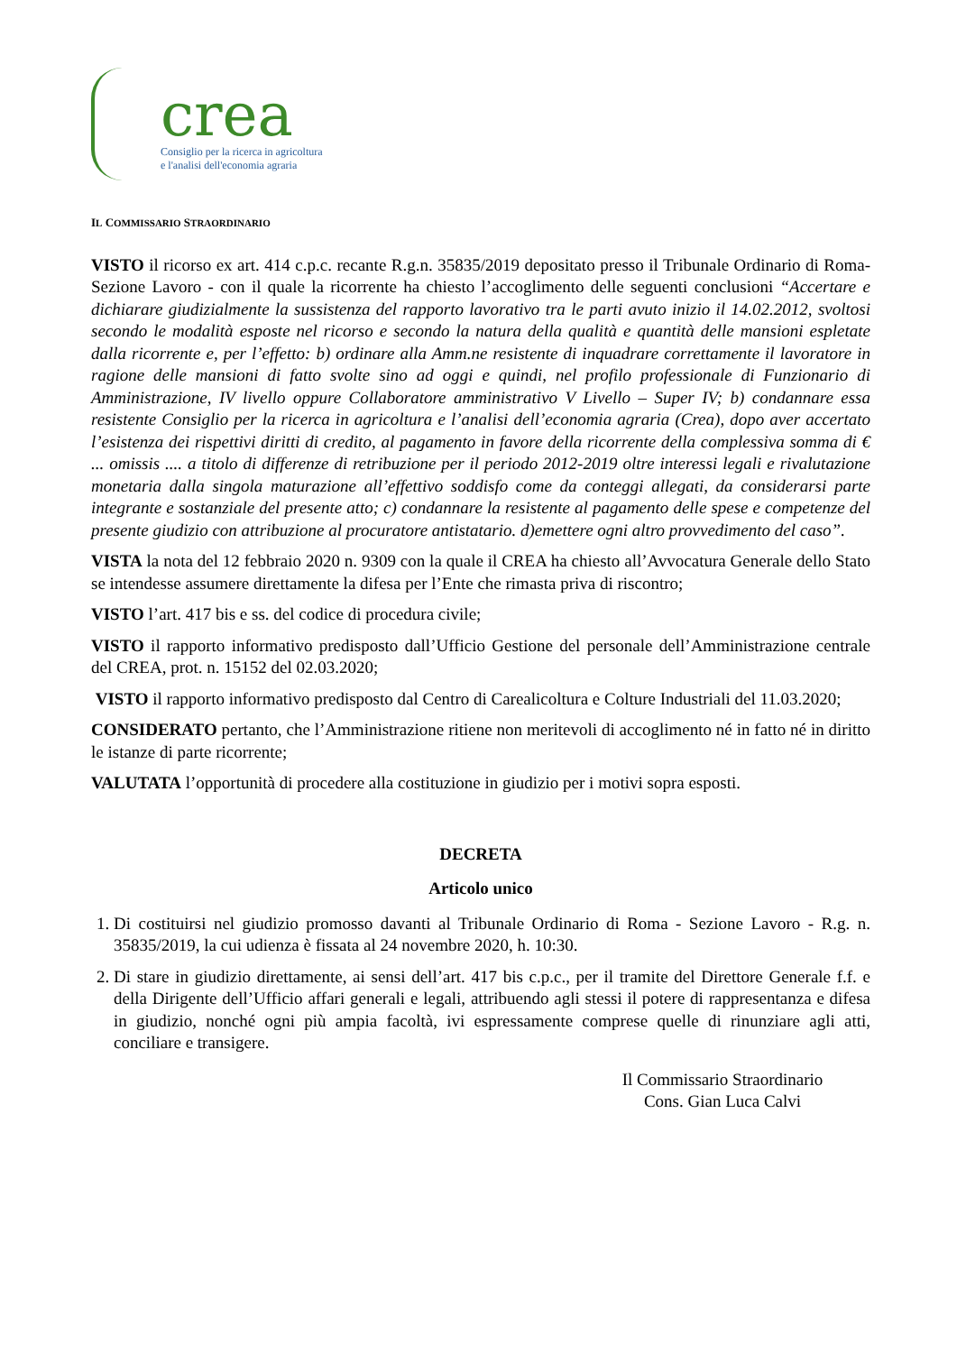crea
Consiglio per la ricerca in agricoltura
e l'analisi dell'economia agraria
IL COMMISSARIO STRAORDINARIO
VISTO il ricorso ex art. 414 c.p.c. recante R.g.n. 35835/2019 depositato presso il Tribunale Ordinario di Roma- Sezione Lavoro - con il quale la ricorrente ha chiesto l’accoglimento delle seguenti conclusioni “Accertare e dichiarare giudizialmente la sussistenza del rapporto lavorativo tra le parti avuto inizio il 14.02.2012, svoltosi secondo le modalità esposte nel ricorso e secondo la natura della qualità e quantità delle mansioni espletate dalla ricorrente e, per l’effetto: b) ordinare alla Amm.ne resistente di inquadrare correttamente il lavoratore in ragione delle mansioni di fatto svolte sino ad oggi e quindi, nel profilo professionale di Funzionario di Amministrazione, IV livello oppure Collaboratore amministrativo V Livello – Super IV; b) condannare essa resistente Consiglio per la ricerca in agricoltura e l’analisi dell’economia agraria (Crea), dopo aver accertato l’esistenza dei rispettivi diritti di credito, al pagamento in favore della ricorrente della complessiva somma di € ... omissis .... a titolo di differenze di retribuzione per il periodo 2012-2019 oltre interessi legali e rivalutazione monetaria dalla singola maturazione all’effettivo soddisfo come da conteggi allegati, da considerarsi parte integrante e sostanziale del presente atto; c) condannare la resistente al pagamento delle spese e competenze del presente giudizio con attribuzione al procuratore antistatario. d)emettere ogni altro provvedimento del caso”.
VISTA la nota del 12 febbraio 2020 n. 9309 con la quale il CREA ha chiesto all’Avvocatura Generale dello Stato se intendesse assumere direttamente la difesa per l’Ente che rimasta priva di riscontro;
VISTO l’art. 417 bis e ss. del codice di procedura civile;
VISTO il rapporto informativo predisposto dall’Ufficio Gestione del personale dell’Amministrazione centrale del CREA, prot. n. 15152 del 02.03.2020;
VISTO il rapporto informativo predisposto dal Centro di Carealicoltura e Colture Industriali del 11.03.2020;
CONSIDERATO pertanto, che l’Amministrazione ritiene non meritevoli di accoglimento né in fatto né in diritto le istanze di parte ricorrente;
VALUTATA l’opportunità di procedere alla costituzione in giudizio per i motivi sopra esposti.
DECRETA
Articolo unico
1. Di costituirsi nel giudizio promosso davanti al Tribunale Ordinario di Roma - Sezione Lavoro - R.g. n. 35835/2019, la cui udienza è fissata al 24 novembre 2020, h. 10:30.
2. Di stare in giudizio direttamente, ai sensi dell’art. 417 bis c.p.c., per il tramite del Direttore Generale f.f. e della Dirigente dell’Ufficio affari generali e legali, attribuendo agli stessi il potere di rappresentanza e difesa in giudizio, nonché ogni più ampia facoltà, ivi espressamente comprese quelle di rinunziare agli atti, conciliare e transigere.
Il Commissario Straordinario
Cons. Gian Luca Calvi